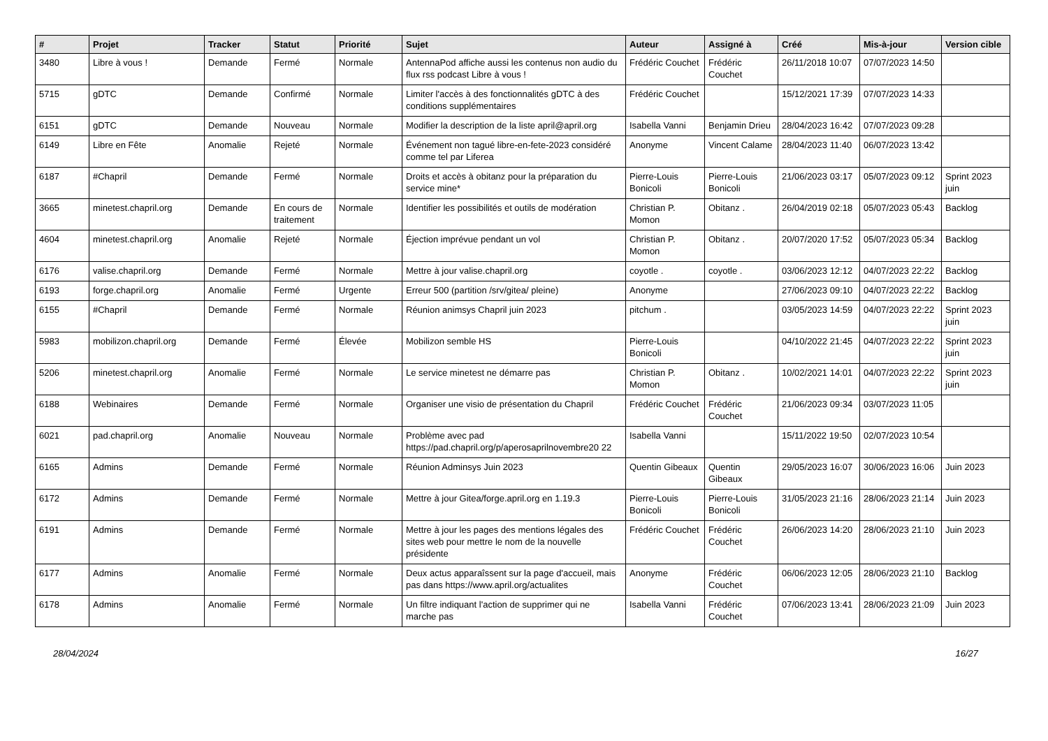| # | Projet | Tracker | Statut | Priorité | Sujet | Auteur | Assigné à | Créé | Mis-à-jour | Version cible |
| --- | --- | --- | --- | --- | --- | --- | --- | --- | --- | --- |
| 3480 | Libre à vous ! | Demande | Fermé | Normale | AntennaPod affiche aussi les contenus non audio du flux rss podcast Libre à vous ! | Frédéric Couchet | Frédéric Couchet | 26/11/2018 10:07 | 07/07/2023 14:50 | |
| 5715 | gDTC | Demande | Confirmé | Normale | Limiter l'accès à des fonctionnalités gDTC à des conditions supplémentaires | Frédéric Couchet | | 15/12/2021 17:39 | 07/07/2023 14:33 | |
| 6151 | gDTC | Demande | Nouveau | Normale | Modifier la description de la liste april@april.org | Isabella Vanni | Benjamin Drieu | 28/04/2023 16:42 | 07/07/2023 09:28 | |
| 6149 | Libre en Fête | Anomalie | Rejeté | Normale | Événement non tagué libre-en-fete-2023 considéré comme tel par Liferea | Anonyme | Vincent Calame | 28/04/2023 11:40 | 06/07/2023 13:42 | |
| 6187 | #Chapril | Demande | Fermé | Normale | Droits et accès à obitanz pour la préparation du service mine* | Pierre-Louis Bonicoli | Pierre-Louis Bonicoli | 21/06/2023 03:17 | 05/07/2023 09:12 | Sprint 2023 juin |
| 3665 | minetest.chapril.org | Demande | En cours de traitement | Normale | Identifier les possibilités et outils de modération | Christian P. Momon | Obitanz . | 26/04/2019 02:18 | 05/07/2023 05:43 | Backlog |
| 4604 | minetest.chapril.org | Anomalie | Rejeté | Normale | Éjection imprévue pendant un vol | Christian P. Momon | Obitanz . | 20/07/2020 17:52 | 05/07/2023 05:34 | Backlog |
| 6176 | valise.chapril.org | Demande | Fermé | Normale | Mettre à jour valise.chapril.org | coyotle . | coyotle . | 03/06/2023 12:12 | 04/07/2023 22:22 | Backlog |
| 6193 | forge.chapril.org | Anomalie | Fermé | Urgente | Erreur 500 (partition /srv/gitea/ pleine) | Anonyme | | 27/06/2023 09:10 | 04/07/2023 22:22 | Backlog |
| 6155 | #Chapril | Demande | Fermé | Normale | Réunion animsys Chapril juin 2023 | pitchum . | | 03/05/2023 14:59 | 04/07/2023 22:22 | Sprint 2023 juin |
| 5983 | mobilizon.chapril.org | Demande | Fermé | Élevée | Mobilizon semble HS | Pierre-Louis Bonicoli | | 04/10/2022 21:45 | 04/07/2023 22:22 | Sprint 2023 juin |
| 5206 | minetest.chapril.org | Anomalie | Fermé | Normale | Le service minetest ne démarre pas | Christian P. Momon | Obitanz . | 10/02/2021 14:01 | 04/07/2023 22:22 | Sprint 2023 juin |
| 6188 | Webinaires | Demande | Fermé | Normale | Organiser une visio de présentation du Chapril | Frédéric Couchet | Frédéric Couchet | 21/06/2023 09:34 | 03/07/2023 11:05 | |
| 6021 | pad.chapril.org | Anomalie | Nouveau | Normale | Problème avec pad https://pad.chapril.org/p/aperosaprilnovembre20 22 | Isabella Vanni | | 15/11/2022 19:50 | 02/07/2023 10:54 | |
| 6165 | Admins | Demande | Fermé | Normale | Réunion Adminsys Juin 2023 | Quentin Gibeaux | Quentin Gibeaux | 29/05/2023 16:07 | 30/06/2023 16:06 | Juin 2023 |
| 6172 | Admins | Demande | Fermé | Normale | Mettre à jour Gitea/forge.april.org en 1.19.3 | Pierre-Louis Bonicoli | Pierre-Louis Bonicoli | 31/05/2023 21:16 | 28/06/2023 21:14 | Juin 2023 |
| 6191 | Admins | Demande | Fermé | Normale | Mettre à jour les pages des mentions légales des sites web pour mettre le nom de la nouvelle présidente | Frédéric Couchet | Frédéric Couchet | 26/06/2023 14:20 | 28/06/2023 21:10 | Juin 2023 |
| 6177 | Admins | Anomalie | Fermé | Normale | Deux actus apparaîssent sur la page d'accueil, mais pas dans https://www.april.org/actualites | Anonyme | Frédéric Couchet | 06/06/2023 12:05 | 28/06/2023 21:10 | Backlog |
| 6178 | Admins | Anomalie | Fermé | Normale | Un filtre indiquant l'action de supprimer qui ne marche pas | Isabella Vanni | Frédéric Couchet | 07/06/2023 13:41 | 28/06/2023 21:09 | Juin 2023 |
28/04/2024 16/27